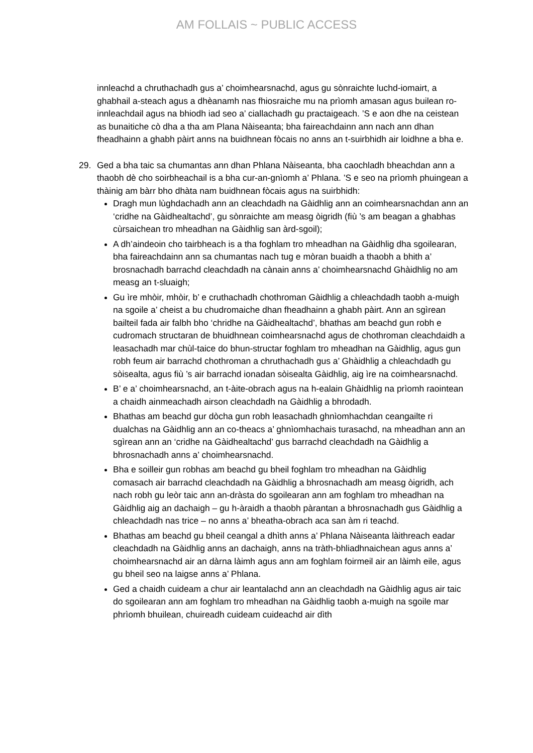AM FOLLAIS ~ PUBLIC ACCESS
innleachd a chruthachadh gus a’ choimhearsnachd, agus gu sònraichte luchd-iomairt, a ghabhail a-steach agus a dhèanamh nas fhiosraiche mu na prìomh amasan agus builean ro-innleachdail agus na bhiodh iad seo a’ ciallachadh gu practaigeach. ’S e aon dhe na ceistean as bunaitiche cò dha a tha am Plana Nàiseanta; bha faireachdainn ann nach ann dhan fheadhainn a ghabh pàirt anns na buidhnean fòcais no anns an t-suirbhidh air loidhne a bha e.
29. Ged a bha taic sa chumantas ann dhan Phlana Nàiseanta, bha caochladh bheachdan ann a thaobh dè cho soirbheachail is a bha cur-an-gnìomh a’ Phlana. ’S e seo na prìomh phuingean a thàinig am bàrr bho dhàta nam buidhnean fòcais agus na suirbhidh:
Dragh mun lùghdachadh ann an cleachdadh na Gàidhlig ann an coimhearsnachdan ann an ‘cridhe na Gàidhealtachd’, gu sònraichte am measg òigridh (fiù ’s am beagan a ghabhas cùrsaichean tro mheadhan na Gàidhlig san àrd-sgoil);
A dh’aindeoin cho tairbheach is a tha foghlam tro mheadhan na Gàidhlig dha sgoilearan, bha faireachdainn ann sa chumantas nach tug e mòran buaidh a thaobh a bhith a’ brosnachadh barrachd cleachdadh na cànain anns a’ choimhearsnachd Ghàidhlig no am measg an t-sluaigh;
Gu ìre mhòir, mhòir, b’ e cruthachadh chothroman Gàidhlig a chleachdadh taobh a-muigh na sgoile a’ cheist a bu chudromaiche dhan fheadhainn a ghabh pàirt. Ann an sgìrean bailteil fada air falbh bho ‘chridhe na Gàidhealtachd’, bhathas am beachd gun robh e cudromach structaran de bhuidhnean coimhearsnachd agus de chothroman cleachdaidh a leasachadh mar chùl-taice do bhun-structar foghlam tro mheadhan na Gàidhlig, agus gun robh feum air barrachd chothroman a chruthachadh gus a’ Ghàidhlig a chleachdadh gu sòisealta, agus fiù ’s air barrachd ionadan sòisealta Gàidhlig, aig ìre na coimhearsnachd.
B’ e a’ choimhearsnachd, an t-àite-obrach agus na h-ealain Ghàidhlig na prìomh raointean a chaidh ainmeachadh airson cleachdadh na Gàidhlig a bhrodadh.
Bhathas am beachd gur dòcha gun robh leasachadh ghnìomhachdan ceangailte ri dualchas na Gàidhlig ann an co-theacs a’ ghnìomhachais turasachd, na mheadhan ann an sgìrean ann an ‘cridhe na Gàidhealtachd’ gus barrachd cleachdadh na Gàidhlig a bhrosnachadh anns a’ choimhearsnachd.
Bha e soilleir gun robhas am beachd gu bheil foghlam tro mheadhan na Gàidhlig comasach air barrachd cleachdadh na Gàidhlig a bhrosnachadh am measg òigridh, ach nach robh gu leòr taic ann an-dràsta do sgoilearan ann am foghlam tro mheadhan na Gàidhlig aig an dachaigh – gu h-àraidh a thaobh pàrantan a bhrosnachadh gus Gàidhlig a chleachdadh nas trice – no anns a’ bheatha-obrach aca san àm ri teachd.
Bhathas am beachd gu bheil ceangal a dhìth anns a’ Phlana Nàiseanta làithreach eadar cleachdadh na Gàidhlig anns an dachaigh, anns na tràth-bhliadhnaichean agus anns a’ choimhearsnachd air an dàrna làimh agus ann am foghlam foirmeil air an làimh eile, agus gu bheil seo na laigse anns a’ Phlana.
Ged a chaidh cuideam a chur air leantalachd ann an cleachdadh na Gàidhlig agus air taic do sgoilearan ann am foghlam tro mheadhan na Gàidhlig taobh a-muigh na sgoile mar phrìomh bhuilean, chuireadh cuideam cuideachd air dìth